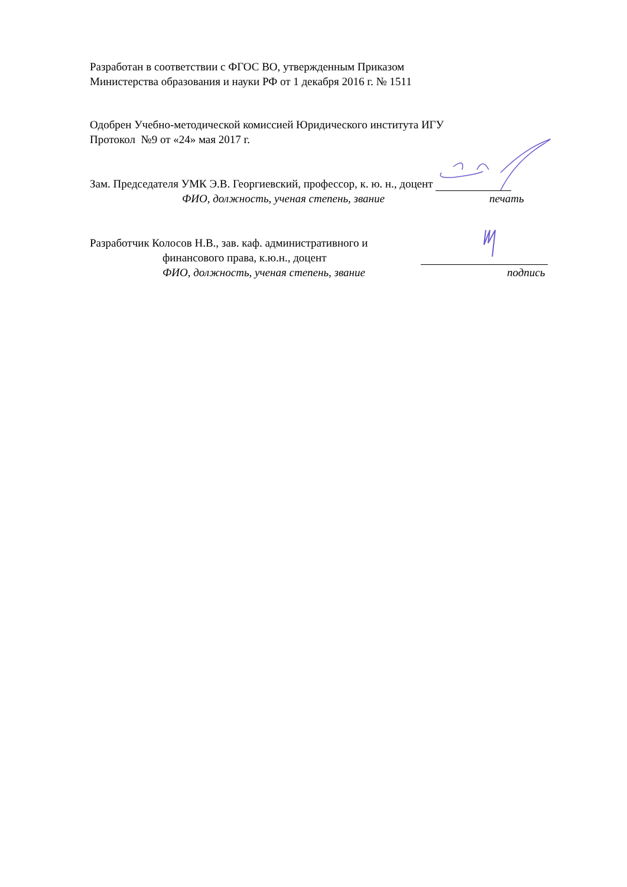Разработан в соответствии с ФГОС ВО, утвержденным Приказом
Министерства образования и науки РФ от 1 декабря 2016 г. № 1511
Одобрен Учебно-методической комиссией Юридического института ИГУ
Протокол №9 от «24» мая 2017 г.
Зам. Председателя УМК Э.В. Георгиевский, профессор, к. ю. н., доцент
ФИО, должность, ученая степень, звание
печать
Разработчик Колосов Н.В., зав. каф. административного и
финансового права, к.ю.н., доцент
ФИО, должность, ученая степень, звание
подпись